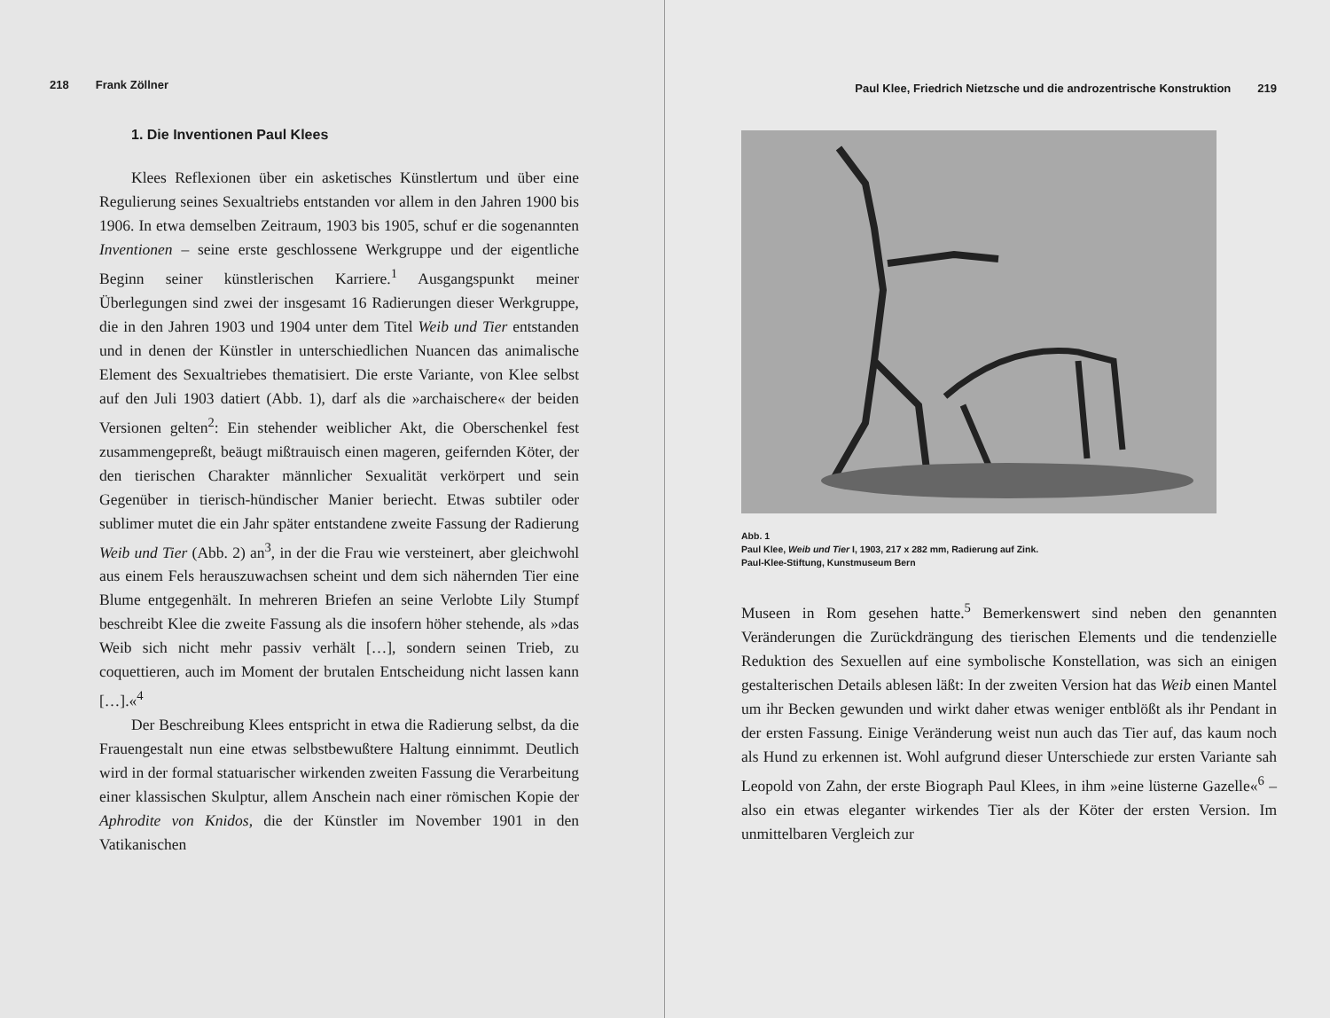218 Frank Zöllner
1. Die Inventionen Paul Klees
Klees Reflexionen über ein asketisches Künstlertum und über eine Regulierung seines Sexualtriebs entstanden vor allem in den Jahren 1900 bis 1906. In etwa demselben Zeitraum, 1903 bis 1905, schuf er die sogenannten Inventionen – seine erste geschlossene Werkgruppe und der eigentliche Beginn seiner künstlerischen Karriere.<sup>1</sup> Ausgangspunkt meiner Überlegungen sind zwei der insgesamt 16 Radierungen dieser Werkgruppe, die in den Jahren 1903 und 1904 unter dem Titel Weib und Tier entstanden und in denen der Künstler in unterschiedlichen Nuancen das animalische Element des Sexualtriebes thematisiert. Die erste Variante, von Klee selbst auf den Juli 1903 datiert (Abb. 1), darf als die »archaischere« der beiden Versionen gelten<sup>2</sup>: Ein stehender weiblicher Akt, die Oberschenkel fest zusammengepreßt, beäugt mißtrauisch einen mageren, geifernden Köter, der den tierischen Charakter männlicher Sexualität verkörpert und sein Gegenüber in tierisch-hündischer Manier beriecht. Etwas subtiler oder sublimer mutet die ein Jahr später entstandene zweite Fassung der Radierung Weib und Tier (Abb. 2) an<sup>3</sup>, in der die Frau wie versteinert, aber gleichwohl aus einem Fels herauszuwachsen scheint und dem sich nähernden Tier eine Blume entgegenhält. In mehreren Briefen an seine Verlobte Lily Stumpf beschreibt Klee die zweite Fassung als die insofern höher stehende, als »das Weib sich nicht mehr passiv verhält […], sondern seinen Trieb, zu coquettieren, auch im Moment der brutalen Entscheidung nicht lassen kann […].«<sup>4</sup>
Der Beschreibung Klees entspricht in etwa die Radierung selbst, da die Frauengestalt nun eine etwas selbstbewußtere Haltung einnimmt. Deutlich wird in der formal statuarischer wirkenden zweiten Fassung die Verarbeitung einer klassischen Skulptur, allem Anschein nach einer römischen Kopie der Aphrodite von Knidos, die der Künstler im November 1901 in den Vatikanischen
Paul Klee, Friedrich Nietzsche und die androzentrische Konstruktion 219
Abb. 1
Paul Klee, Weib und Tier I, 1903, 217 x 282 mm, Radierung auf Zink.
Paul-Klee-Stiftung, Kunstmuseum Bern
Museen in Rom gesehen hatte.<sup>5</sup> Bemerkenswert sind neben den genannten Veränderungen die Zurückdrängung des tierischen Elements und die tendenzielle Reduktion des Sexuellen auf eine symbolische Konstellation, was sich an einigen gestalterischen Details ablesen läßt: In der zweiten Version hat das Weib einen Mantel um ihr Becken gewunden und wirkt daher etwas weniger entblößt als ihr Pendant in der ersten Fassung. Einige Veränderung weist nun auch das Tier auf, das kaum noch als Hund zu erkennen ist. Wohl aufgrund dieser Unterschiede zur ersten Variante sah Leopold von Zahn, der erste Biograph Paul Klees, in ihm »eine lüsterne Gazelle«<sup>6</sup> – also ein etwas eleganter wirkendes Tier als der Köter der ersten Version. Im unmittelbaren Vergleich zur